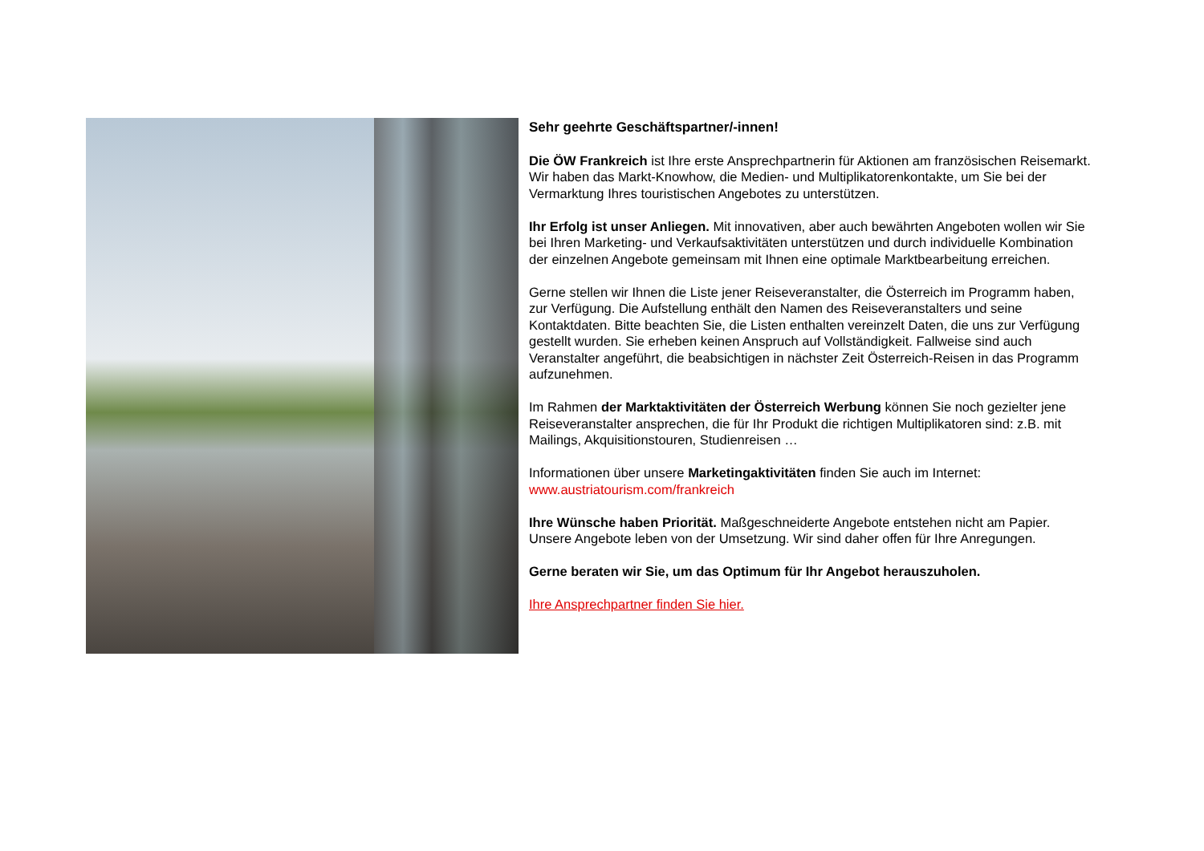Sehr geehrte Geschäftspartner/-innen!
Die ÖW Frankreich ist Ihre erste Ansprechpartnerin für Aktionen am französischen Reisemarkt. Wir haben das Markt-Knowhow, die Medien- und Multiplikatorenkontakte, um Sie bei der Vermarktung Ihres touristischen Angebotes zu unterstützen.
Ihr Erfolg ist unser Anliegen. Mit innovativen, aber auch bewährten Angeboten wollen wir Sie bei Ihren Marketing- und Verkaufsaktivitäten unterstützen und durch individuelle Kombination der einzelnen Angebote gemeinsam mit Ihnen eine optimale Marktbearbeitung erreichen.
Gerne stellen wir Ihnen die Liste jener Reiseveranstalter, die Österreich im Programm haben, zur Verfügung. Die Aufstellung enthält den Namen des Reiseveranstalters und seine Kontaktdaten. Bitte beachten Sie, die Listen enthalten vereinzelt Daten, die uns zur Verfügung gestellt wurden. Sie erheben keinen Anspruch auf Vollständigkeit. Fallweise sind auch Veranstalter angeführt, die beabsichtigen in nächster Zeit Österreich-Reisen in das Programm aufzunehmen.
Im Rahmen der Marktaktivitäten der Österreich Werbung können Sie noch gezielter jene Reiseveranstalter ansprechen, die für Ihr Produkt die richtigen Multiplikatoren sind: z.B. mit Mailings, Akquisitionstouren, Studienreisen …
Informationen über unsere Marketingaktivitäten finden Sie auch im Internet:
www.austriatourism.com/frankreich
Ihre Wünsche haben Priorität. Maßgeschneiderte Angebote entstehen nicht am Papier. Unsere Angebote leben von der Umsetzung. Wir sind daher offen für Ihre Anregungen.
Gerne beraten wir Sie, um das Optimum für Ihr Angebot herauszuholen.
Ihre Ansprechpartner finden Sie hier.